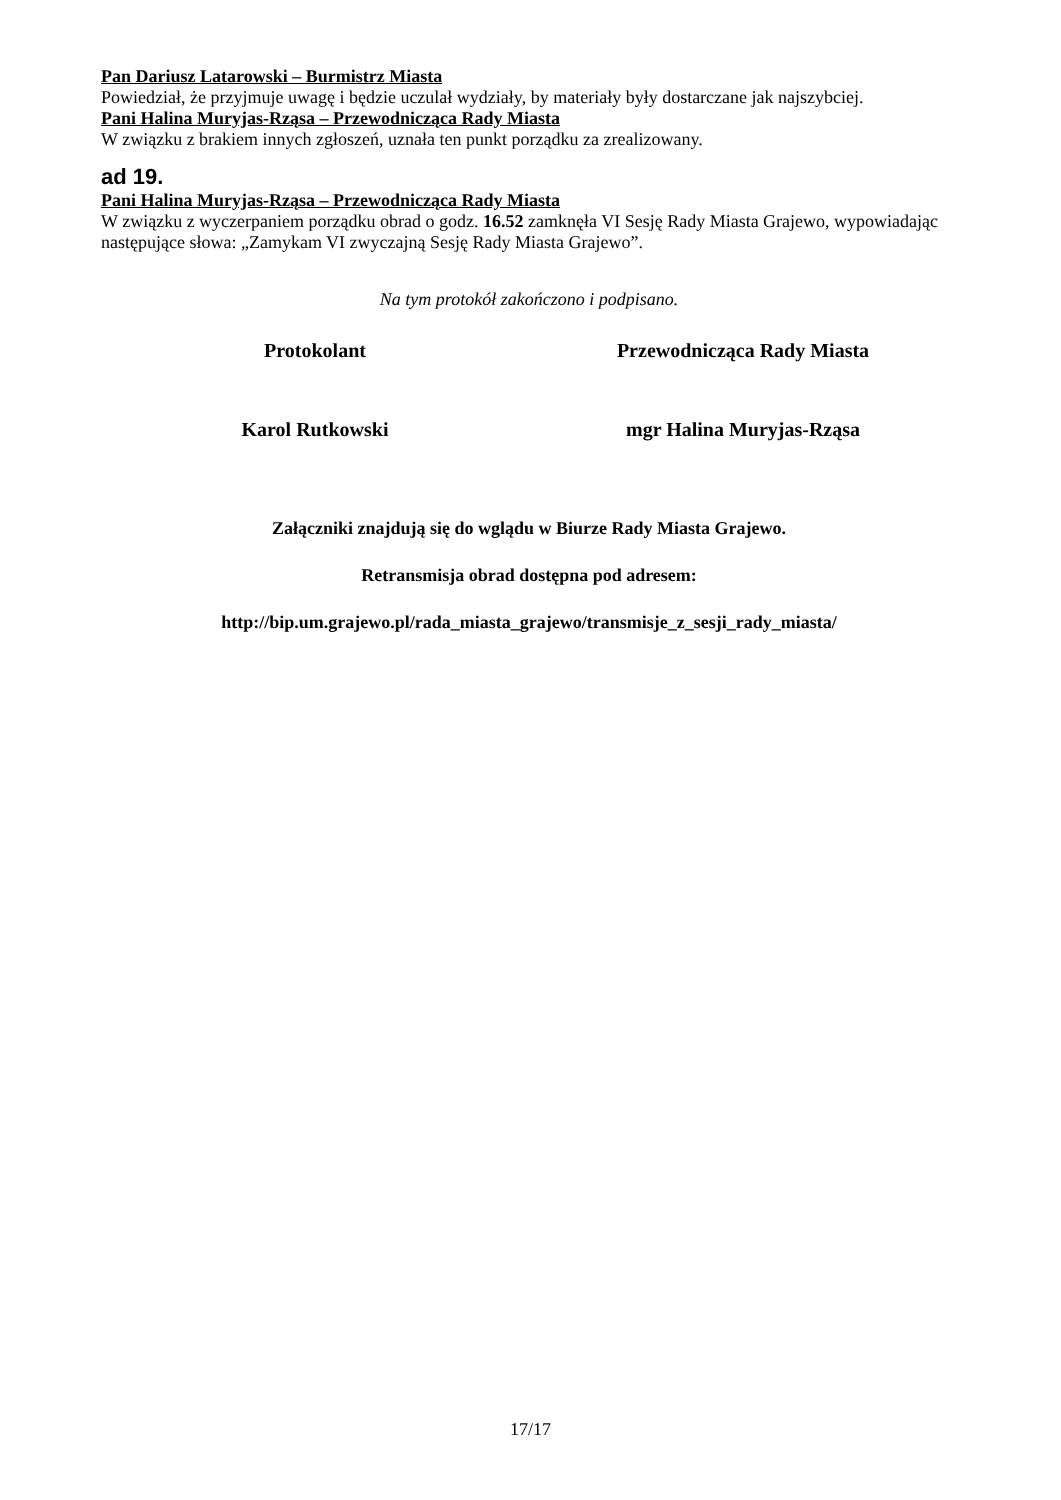Pan Dariusz Latarowski – Burmistrz Miasta
Powiedział, że przyjmuje uwagę i będzie uczulał wydziały, by materiały były dostarczane jak najszybciej.
Pani Halina Muryjas-Rząsa – Przewodnicząca Rady Miasta
W związku z brakiem innych zgłoszeń, uznała ten punkt porządku za zrealizowany.
ad 19.
Pani Halina Muryjas-Rząsa – Przewodnicząca Rady Miasta
W związku z wyczerpaniem porządku obrad o godz. 16.52 zamknęła VI Sesję Rady Miasta Grajewo, wypowiadając następujące słowa: „Zamykam VI zwyczajną Sesję Rady Miasta Grajewo”.
Na tym protokół zakończono i podpisano.
Protokolant Przewodnicząca Rady Miasta
Karol Rutkowski mgr Halina Muryjas-Rząsa
Załączniki znajdują się do wglądu w Biurze Rady Miasta Grajewo.
Retransmisja obrad dostępna pod adresem:
http://bip.um.grajewo.pl/rada_miasta_grajewo/transmisje_z_sesji_rady_miasta/
17/17